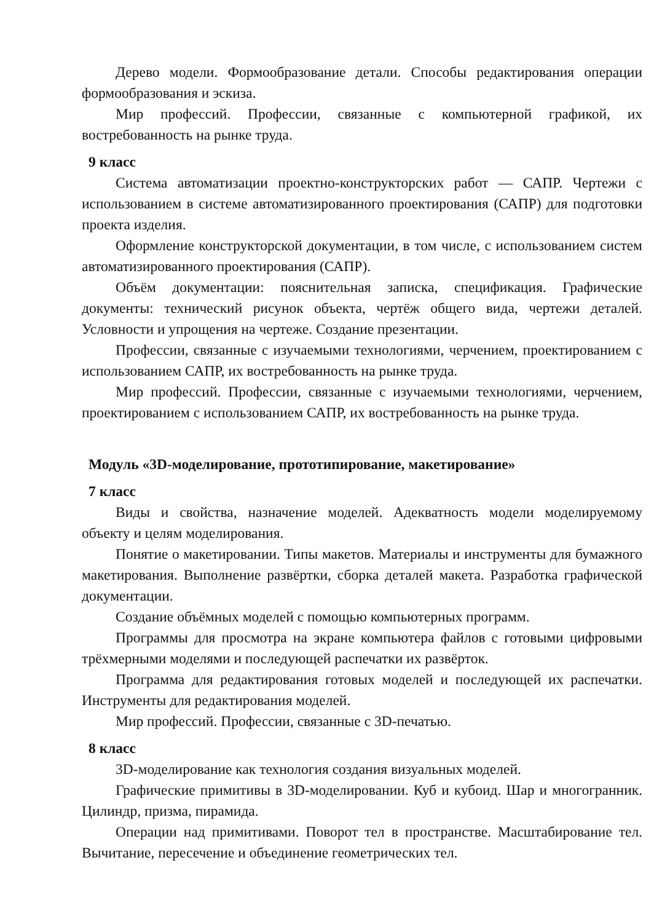Дерево модели. Формообразование детали. Способы редактирования операции формообразования и эскиза.
Мир профессий. Профессии, связанные с компьютерной графикой, их востребованность на рынке труда.
9 класс
Система автоматизации проектно-конструкторских работ — САПР. Чертежи с использованием в системе автоматизированного проектирования (САПР) для подготовки проекта изделия.
Оформление конструкторской документации, в том числе, с использованием систем автоматизированного проектирования (САПР).
Объём документации: пояснительная записка, спецификация. Графические документы: технический рисунок объекта, чертёж общего вида, чертежи деталей. Условности и упрощения на чертеже. Создание презентации.
Профессии, связанные с изучаемыми технологиями, черчением, проектированием с использованием САПР, их востребованность на рынке труда.
Мир профессий. Профессии, связанные с изучаемыми технологиями, черчением, проектированием с использованием САПР, их востребованность на рынке труда.
Модуль «3D-моделирование, прототипирование, макетирование»
7 класс
Виды и свойства, назначение моделей. Адекватность модели моделируемому объекту и целям моделирования.
Понятие о макетировании. Типы макетов. Материалы и инструменты для бумажного макетирования. Выполнение развёртки, сборка деталей макета. Разработка графической документации.
Создание объёмных моделей с помощью компьютерных программ.
Программы для просмотра на экране компьютера файлов с готовыми цифровыми трёхмерными моделями и последующей распечатки их развёрток.
Программа для редактирования готовых моделей и последующей их распечатки. Инструменты для редактирования моделей.
Мир профессий. Профессии, связанные с 3D-печатью.
8 класс
3D-моделирование как технология создания визуальных моделей.
Графические примитивы в 3D-моделировании. Куб и кубоид. Шар и многогранник. Цилиндр, призма, пирамида.
Операции над примитивами. Поворот тел в пространстве. Масштабирование тел. Вычитание, пересечение и объединение геометрических тел.